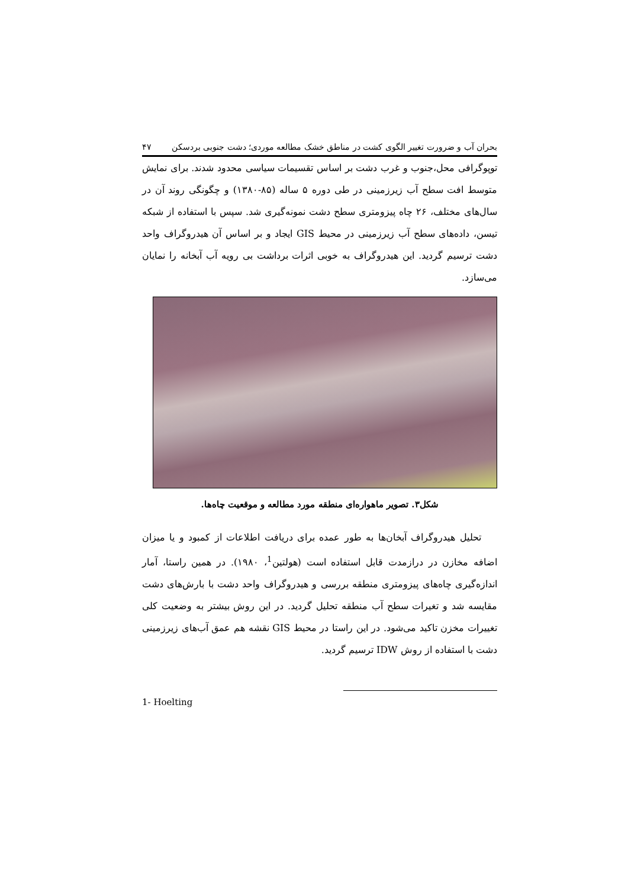بحران آب و ضرورت تغییر الگوی کشت در مناطق خشک مطالعه موردی؛ دشت جنوبی بردسکن ۴۷
توپوگرافی محل،جنوب و غرب دشت بر اساس تقسیمات سیاسی محدود شدند. برای نمایش متوسط افت سطح آب زیرزمینی در طی دوره ۵ ساله (۸۵-۱۳۸۰) و چگونگی روند آن در سال‌های مختلف، ۲۶ چاه پیزومتری سطح دشت نمونه‌گیری شد. سپس با استفاده از شبکه تیسن، داده‌های سطح آب زیرزمینی در محیط GIS ایجاد و بر اساس آن هیدروگراف واحد دشت ترسیم گردید. این هیدروگراف به خوبی اثرات برداشت بی رویه آب آبخانه را نمایان می‌سازد.
شکل۳. تصویر ماهواره‌ای منطقه مورد مطالعه و موقعیت چاه‌ها.
تحلیل هیدروگراف آبخان‌ها به طور عمده برای دریافت اطلاعات از کمبود و یا میزان اضافه مخازن در درازمدت قابل استفاده است (هولتین<sup>1</sup>، ۱۹۸۰). در همین راستا، آمار اندازه‌گیری چاه‌های پیزومتری منطقه بررسی و هیدروگراف واحد دشت با بارش‌های دشت مقایسه شد و تغیرات سطح آب منطقه تحلیل گردید. در این روش بیشتر به وضعیت کلی تغییرات مخزن تاکید می‌شود. در این راستا در محیط GIS نقشه هم عمق آب‌های زیرزمینی دشت با استفاده از روش IDW ترسیم گردید.
1- Hoelting